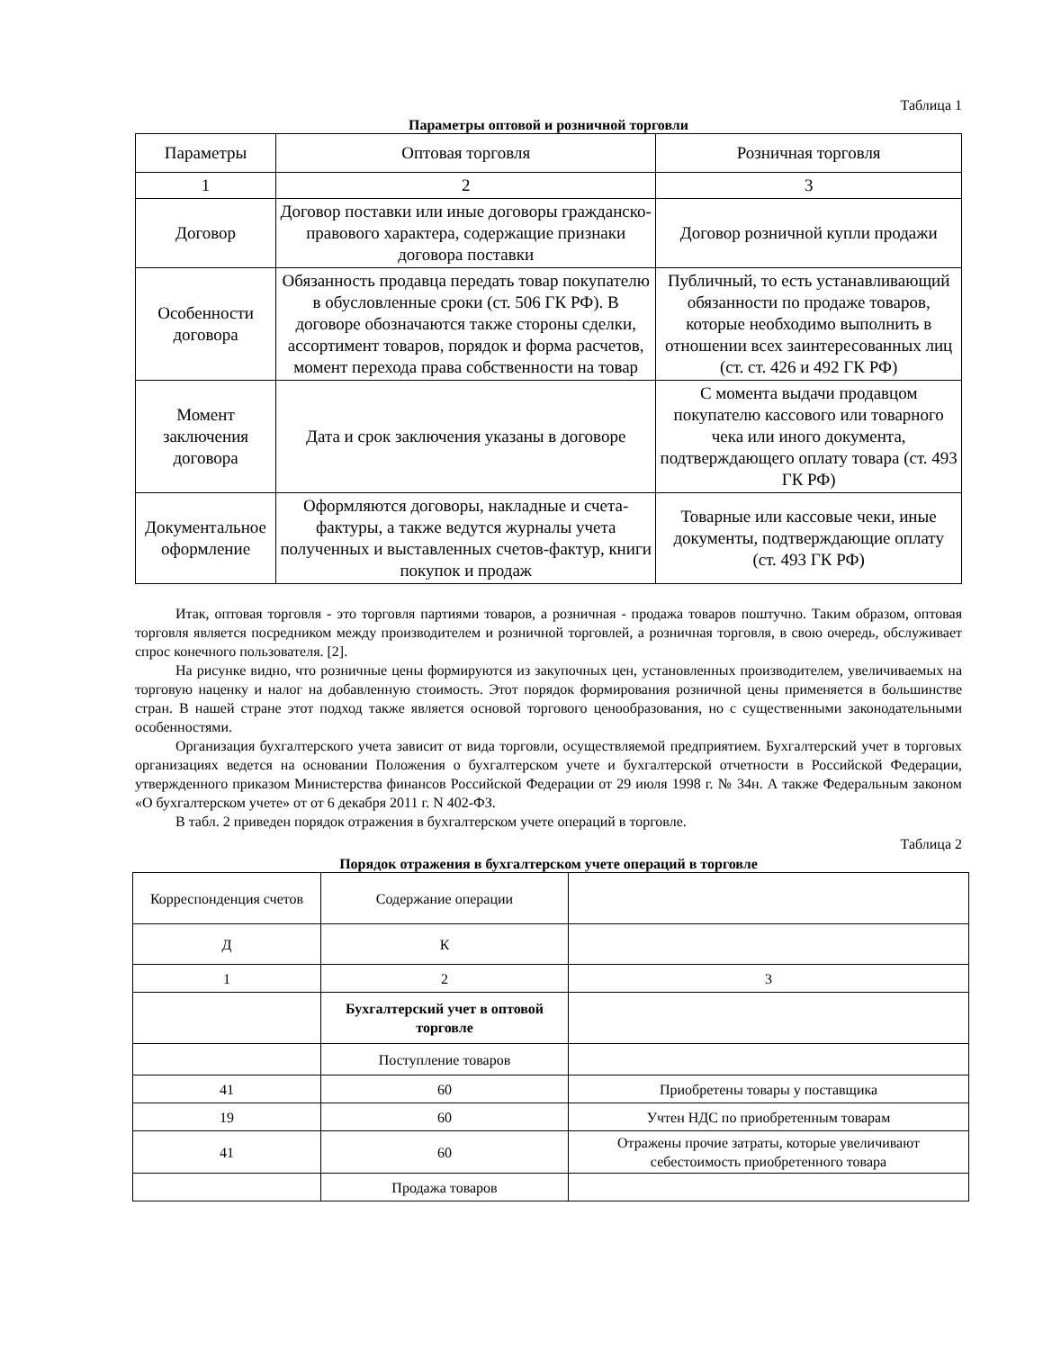Таблица 1
Параметры оптовой и розничной торговли
| Параметры | Оптовая торговля | Розничная торговля |
| --- | --- | --- |
| 1 | 2 | 3 |
| Договор | Договор поставки или иные договоры гражданско-правового характера, содержащие признаки договора поставки | Договор розничной купли продажи |
| Особенности договора | Обязанность продавца передать товар покупателю в обусловленные сроки (ст. 506 ГК РФ). В договоре обозначаются также стороны сделки, ассортимент товаров, порядок и форма расчетов, момент перехода права собственности на товар | Публичный, то есть устанавливающий обязанности по продаже товаров, которые необходимо выполнить в отношении всех заинтересованных лиц (ст. ст. 426 и 492 ГК РФ) |
| Момент заключения договора | Дата и срок заключения указаны в договоре | С момента выдачи продавцом покупателю кассового или товарного чека или иного документа, подтверждающего оплату товара (ст. 493 ГК РФ) |
| Документальное оформление | Оформляются договоры, накладные и счета-фактуры, а также ведутся журналы учета полученных и выставленных счетов-фактур, книги покупок и продаж | Товарные или кассовые чеки, иные документы, подтверждающие оплату (ст. 493 ГК РФ) |
Итак, оптовая торговля - это торговля партиями товаров, а розничная - продажа товаров поштучно. Таким образом, оптовая торговля является посредником между производителем и розничной торговлей, а розничная торговля, в свою очередь, обслуживает спрос конечного пользователя. [2].
На рисунке видно, что розничные цены формируются из закупочных цен, установленных производителем, увеличиваемых на торговую наценку и налог на добавленную стоимость. Этот порядок формирования розничной цены применяется в большинстве стран. В нашей стране этот подход также является основой торгового ценообразования, но с существенными законодательными особенностями.
Организация бухгалтерского учета зависит от вида торговли, осуществляемой предприятием. Бухгалтерский учет в торговых организациях ведется на основании Положения о бухгалтерском учете и бухгалтерской отчетности в Российской Федерации, утвержденного приказом Министерства финансов Российской Федерации от 29 июля 1998 г. № 34н. А также Федеральным законом «О бухгалтерском учете» от от 6 декабря 2011 г. N 402-ФЗ.
В табл. 2 приведен порядок отражения в бухгалтерском учете операций в торговле.
Таблица 2
Порядок отражения в бухгалтерском учете операций в торговле
| Корреспонденция счетов | Содержание операции | |
| --- | --- | --- |
| Д | К | |
| 1 | 2 | 3 |
| | Бухгалтерский учет в оптовой торговле | |
| | Поступление товаров | |
| 41 | 60 | Приобретены товары у поставщика |
| 19 | 60 | Учтен НДС по приобретенным товарам |
| 41 | 60 | Отражены прочие затраты, которые увеличивают себестоимость приобретенного товара |
| | Продажа товаров | |